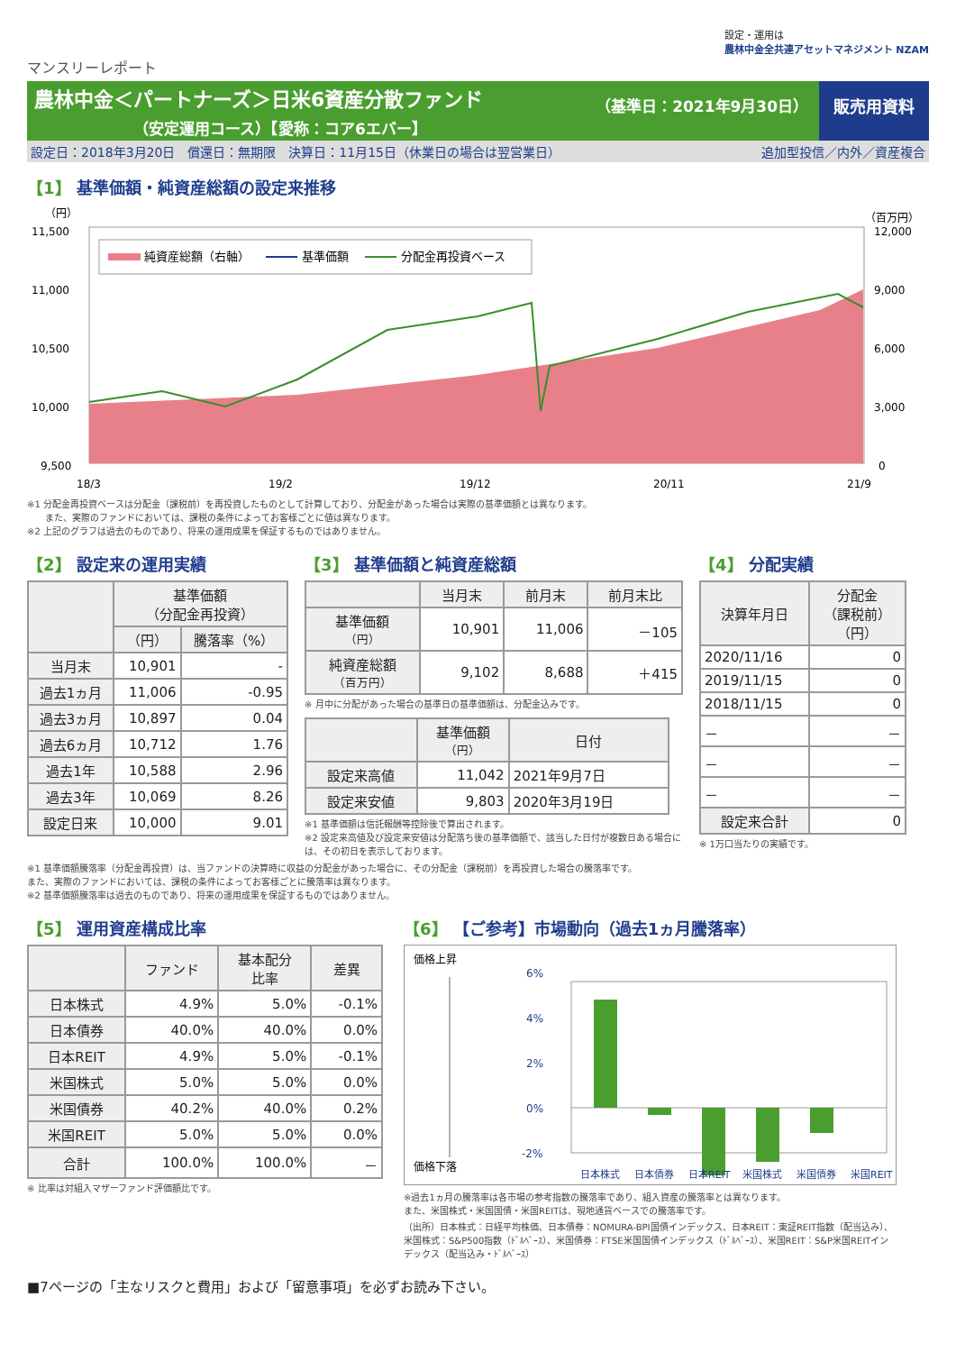設定・運用は
農林中金全共連アセットマネジメント NZAM
マンスリーレポート
農林中金＜パートナーズ＞日米6資産分散ファンド
（安定運用コース）【愛称：コア6エバー】
（基準日：2021年9月30日） 販売用資料
設定日：2018年3月20日　償還日：無期限　決算日：11月15日（休業日の場合は翌営業日） 追加型投信／内外／資産複合
【1】 基準価額・純資産総額の設定来推移
（円）
（百万円）
11,500
11,000
10,500
10,000
9,500
12,000
9,000
6,000
3,000
0
18/3
19/2
19/12
20/11
21/9
純資産総額（右軸）
基準価額
分配金再投資ベース
※1 分配金再投資ベースは分配金（課税前）を再投資したものとして計算しており、分配金があった場合は実際の基準価額とは異なります。
　　また、実際のファンドにおいては、課税の条件によってお客様ごとに値は異なります。
※2 上記のグラフは過去のものであり、将来の運用成果を保証するものではありません。
【2】 設定来の運用実績
| | 基準価額 （分配金再投資） | |
| --- | --- | --- |
| | （円） | 騰落率（%） |
| 当月末 | 10,901 | - |
| 過去1ヵ月 | 11,006 | -0.95 |
| 過去3ヵ月 | 10,897 | 0.04 |
| 過去6ヵ月 | 10,712 | 1.76 |
| 過去1年 | 10,588 | 2.96 |
| 過去3年 | 10,069 | 8.26 |
| 設定日来 | 10,000 | 9.01 |
【3】 基準価額と純資産総額
| | 当月末 | 前月末 | 前月末比 |
| --- | --- | --- | --- |
| 基準価額 （円） | 10,901 | 11,006 | －105 |
| 純資産総額 （百万円） | 9,102 | 8,688 | ＋415 |
※ 月中に分配があった場合の基準日の基準価額は、分配金込みです。
| | 基準価額 （円） | 日付 |
| --- | --- | --- |
| 設定来高値 | 11,042 | 2021年9月7日 |
| 設定来安値 | 9,803 | 2020年3月19日 |
※1 基準価額は信託報酬等控除後で算出されます。
※2 設定来高値及び設定来安値は分配落ち後の基準価額で、該当した日付が複数日ある場合には、その初日を表示しております。
【4】 分配実績
| 決算年月日 | 分配金 （課税前） （円） |
| --- | --- |
| 2020/11/16 | 0 |
| 2019/11/15 | 0 |
| 2018/11/15 | 0 |
| － | － |
| － | － |
| － | － |
| 設定来合計 | 0 |
※ 1万口当たりの実績です。
※1 基準価額騰落率（分配金再投資）は、当ファンドの決算時に収益の分配金があった場合に、その分配金（課税前）を再投資した場合の騰落率です。
また、実際のファンドにおいては、課税の条件によってお客様ごとに騰落率は異なります。
※2 基準価額騰落率は過去のものであり、将来の運用成果を保証するものではありません。
【5】 運用資産構成比率
| | ファンド | 基本配分 比率 | 差異 |
| --- | --- | --- | --- |
| 日本株式 | 4.9% | 5.0% | -0.1% |
| 日本債券 | 40.0% | 40.0% | 0.0% |
| 日本REIT | 4.9% | 5.0% | -0.1% |
| 米国株式 | 5.0% | 5.0% | 0.0% |
| 米国債券 | 40.2% | 40.0% | 0.2% |
| 米国REIT | 5.0% | 5.0% | 0.0% |
| 合計 | 100.0% | 100.0% | － |
※ 比率は対組入マザーファンド評価額比です。
【6】 【ご参考】市場動向（過去1ヵ月騰落率）
価格上昇
価格下落
6%
4%
2%
0%
-2%
日本株式
日本債券
日本REIT
米国株式
米国債券
米国REIT
※過去1ヵ月の騰落率は各市場の参考指数の騰落率であり、組入資産の騰落率とは異なります。
また、米国株式・米国国債・米国REITは、現地通貨ベースでの騰落率です。
（出所）日本株式：日経平均株価、日本債券：NOMURA-BPI国債インデックス、日本REIT：東証REIT指数（配当込み）、米国株式：S&P500指数（ﾄﾞﾙﾍﾞｰｽ）、米国債券：FTSE米国国債インデックス（ﾄﾞﾙﾍﾞｰｽ）、米国REIT：S&P米国REITインデックス（配当込み・ﾄﾞﾙﾍﾞｰｽ）
■7ページの「主なリスクと費用」および「留意事項」を必ずお読み下さい。